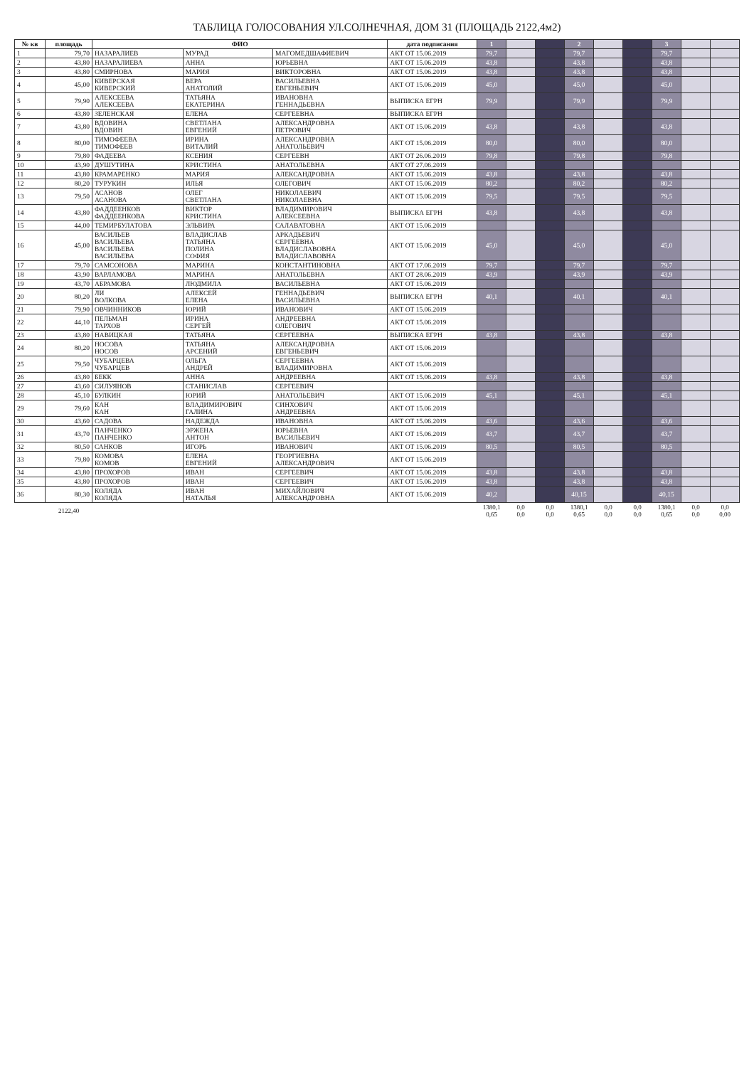ТАБЛИЦА ГОЛОСОВАНИЯ УЛ.СОЛНЕЧНАЯ, ДОМ 31 (ПЛОЩАДЬ 2122,4м2)
| № кв | площадь | ФИО | | | дата подписания | 1 | | | 2 | | | 3 | | |
| --- | --- | --- | --- | --- | --- | --- | --- | --- | --- | --- | --- | --- | --- | --- |
| 1 | 79,70 | НАЗАРАЛИЕВ | МУРАД | МАГОМЕДШАФИЕВИЧ | АКТ ОТ 15.06.2019 | 79,7 | | | 79,7 | | | 79,7 | | |
| 2 | 43,80 | НАЗАРАЛИЕВА | АННА | ЮРЬЕВНА | АКТ ОТ 15.06.2019 | 43,8 | | | 43,8 | | | 43,8 | | |
| 3 | 43,80 | СМИРНОВА | МАРИЯ | ВИКТОРОВНА | АКТ ОТ 15.06.2019 | 43,8 | | | 43,8 | | | 43,8 | | |
| 4 | 45,00 | КИВЕРСКАЯ КИВЕРСКИЙ | ВЕРА АНАТОЛИЙ | ВАСИЛЬЕВНА ЕВГЕНЬЕВИЧ | АКТ ОТ 15.06.2019 | 45,0 | | | 45,0 | | | 45,0 | | |
| 5 | 79,90 | АЛЕКСЕЕВА АЛЕКСЕЕВА | ТАТЬЯНА ЕКАТЕРИНА | ИВАНОВНА ГЕННАДЬЕВНА | ВЫПИСКА ЕГРН | 79,9 | | | 79,9 | | | 79,9 | | |
| 6 | 43,80 | ЗЕЛЕНСКАЯ | ЕЛЕНА | СЕРГЕЕВНА | ВЫПИСКА ЕГРН | | | | | | | | | |
| 7 | 43,80 | ВДОВИНА ВДОВИН | СВЕТЛАНА ЕВГЕНИЙ | АЛЕКСАНДРОВНА ПЕТРОВИЧ | АКТ ОТ 15.06.2019 | 43,8 | | | 43,8 | | | 43,8 | | |
| 8 | 80,00 | ТИМОФЕЕВА ТИМОФЕЕВ | ИРИНА ВИТАЛИЙ | АЛЕКСАНДРОВНА АНАТОЛЬЕВИЧ | АКТ ОТ 15.06.2019 | 80,0 | | | 80,0 | | | 80,0 | | |
| 9 | 79,80 | ФАДЕЕВА | КСЕНИЯ | СЕРГЕЕВН | АКТ ОТ 26.06.2019 | 79,8 | | | 79,8 | | | 79,8 | | |
| 10 | 43,90 | ДУШУТИНА | КРИСТИНА | АНАТОЛЬЕВНА | АКТ ОТ 27.06.2019 | | | | | | | | | |
| 11 | 43,80 | КРАМАРЕНКО | МАРИЯ | АЛЕКСАНДРОВНА | АКТ ОТ 15.06.2019 | 43,8 | | | 43,8 | | | 43,8 | | |
| 12 | 80,20 | ТУРУКИН | ИЛЬЯ | ОЛЕГОВИЧ | АКТ ОТ 15.06.2019 | 80,2 | | | 80,2 | | | 80,2 | | |
| 13 | 79,50 | АСАНОВ АСАНОВА | ОЛЕГ СВЕТЛАНА | НИКОЛАЕВИЧ НИКОЛАЕВНА | АКТ ОТ 15.06.2019 | 79,5 | | | 79,5 | | | 79,5 | | |
| 14 | 43,80 | ФАДДЕЕНКОВ ФАДДЕЕНКОВА | ВИКТОР КРИСТИНА | ВЛАДИМИРОВИЧ АЛЕКСЕЕВНА | ВЫПИСКА ЕГРН | 43,8 | | | 43,8 | | | 43,8 | | |
| 15 | 44,00 | ТЕМИРБУЛАТОВА | ЭЛЬВИРА | САЛАВАТОВНА | АКТ ОТ 15.06.2019 | | | | | | | | | |
| 16 | 45,00 | ВАСИЛЬЕВ ВАСИЛЬЕВА ВАСИЛЬЕВА ВАСИЛЬЕВА | ВЛАДИСЛАВ ТАТЬЯНА ПОЛИНА СОФИЯ | АРКАДЬЕВИЧ СЕРГЕЕВНА ВЛАДИСЛАВОВНА ВЛАДИСЛАВОВНА | АКТ ОТ 15.06.2019 | 45,0 | | | 45,0 | | | 45,0 | | |
| 17 | 79,70 | САМСОНОВА | МАРИНА | КОНСТАНТИНОВНА | АКТ ОТ 17.06.2019 | 79,7 | | | 79,7 | | | 79,7 | | |
| 18 | 43,90 | ВАРЛАМОВА | МАРИНА | АНАТОЛЬЕВНА | АКТ ОТ 28.06.2019 | 43,9 | | | 43,9 | | | 43,9 | | |
| 19 | 43,70 | АБРАМОВА | ЛЮДМИЛА | ВАСИЛЬЕВНА | АКТ ОТ 15.06.2019 | | | | | | | | | |
| 20 | 80,20 | ЛИ ВОЛКОВА | АЛЕКСЕЙ ЕЛЕНА | ГЕННАДЬЕВИЧ ВАСИЛЬЕВНА | ВЫПИСКА ЕГРН | 40,1 | | | 40,1 | | | 40,1 | | |
| 21 | 79,90 | ОВЧИННИКОВ | ЮРИЙ | ИВАНОВИЧ | АКТ ОТ 15.06.2019 | | | | | | | | | |
| 22 | 44,10 | ПЕЛЬМАН ТАРХОВ | ИРИНА СЕРГЕЙ | АНДРЕЕВНА ОЛЕГОВИЧ | АКТ ОТ 15.06.2019 | | | | | | | | | |
| 23 | 43,80 | НАВИЦКАЯ | ТАТЬЯНА | СЕРГЕЕВНА | ВЫПИСКА ЕГРН | 43,8 | | | 43,8 | | | 43,8 | | |
| 24 | 80,20 | НОСОВА НОСОВ | ТАТЬЯНА АРСЕНИЙ | АЛЕКСАНДРОВНА ЕВГЕНЬЕВИЧ | АКТ ОТ 15.06.2019 | | | | | | | | | |
| 25 | 79,50 | ЧУБАРЦЕВА ЧУБАРЦЕВ | ОЛЬГА АНДРЕЙ | СЕРГЕЕВНА ВЛАДИМИРОВНА | АКТ ОТ 15.06.2019 | | | | | | | | | |
| 26 | 43,80 | БЕКК | АННА | АНДРЕЕВНА | АКТ ОТ 15.06.2019 | 43,8 | | | 43,8 | | | 43,8 | | |
| 27 | 43,60 | СИЛУЯНОВ | СТАНИСЛАВ | СЕРГЕЕВИЧ | | | | | | | | | | |
| 28 | 45,10 | БУЛКИН | ЮРИЙ | АНАТОЛЬЕВИЧ | АКТ ОТ 15.06.2019 | 45,1 | | | 45,1 | | | 45,1 | | |
| 29 | 79,60 | КАН КАН | ВЛАДИМИРОВИЧ ГАЛИНА | СИНХОВИЧ АНДРЕЕВНА | АКТ ОТ 15.06.2019 | | | | | | | | | |
| 30 | 43,60 | САДОВА | НАДЕЖДА | ИВАНОВНА | АКТ ОТ 15.06.2019 | 43,6 | | | 43,6 | | | 43,6 | | |
| 31 | 43,70 | ПАНЧЕНКО ПАНЧЕНКО | ЭРЖЕНА АНТОН | ЮРЬЕВНА ВАСИЛЬЕВИЧ | АКТ ОТ 15.06.2019 | 43,7 | | | 43,7 | | | 43,7 | | |
| 32 | 80,50 | САНКОВ | ИГОРЬ | ИВАНОВИЧ | АКТ ОТ 15.06.2019 | 80,5 | | | 80,5 | | | 80,5 | | |
| 33 | 79,80 | КОМОВА КОМОВ | ЕЛЕНА ЕВГЕНИЙ | ГЕОРГИЕВНА АЛЕКСАНДРОВИЧ | АКТ ОТ 15.06.2019 | | | | | | | | | |
| 34 | 43,80 | ПРОХОРОВ | ИВАН | СЕРГЕЕВИЧ | АКТ ОТ 15.06.2019 | 43,8 | | | 43,8 | | | 43,8 | | |
| 35 | 43,80 | ПРОХОРОВ | ИВАН | СЕРГЕЕВИЧ | АКТ ОТ 15.06.2019 | 43,8 | | | 43,8 | | | 43,8 | | |
| 36 | 80,30 | КОЛЯДА КОЛЯДА | ИВАН НАТАЛЬЯ | МИХАЙЛОВИЧ АЛЕКСАНДРОВНА | АКТ ОТ 15.06.2019 | 40,2 | | | 40,15 | | | 40,15 | | |
| | 2122,40 | | | | | 1380,1 0,65 | 0,0 0,0 | 0,0 0,0 | 1380,1 0,65 | 0,0 0,0 | 0,0 0,0 | 1380,1 0,65 | 0,0 0,0 | 0,0 0,00 |